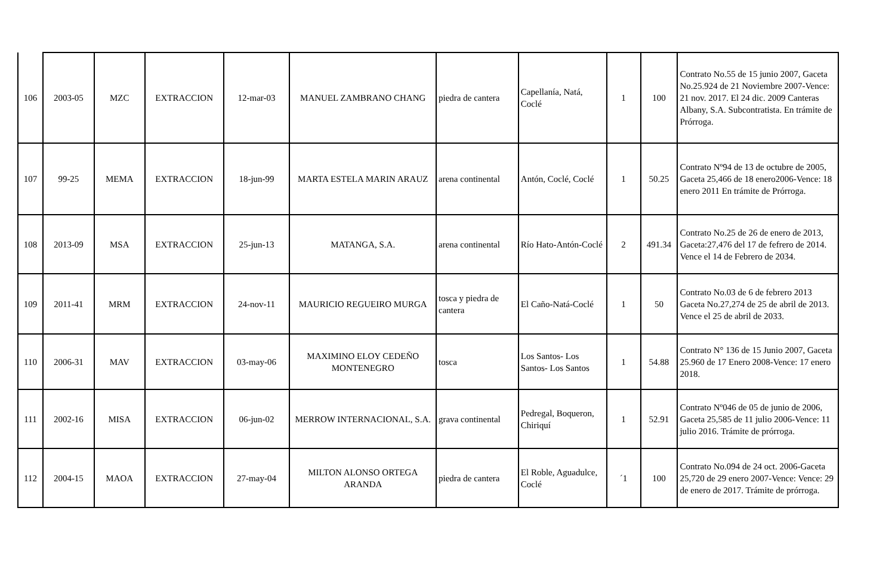| 106 | 2003-05 | MZC | EXTRACCION | 12-mar-03 | MANUEL ZAMBRANO CHANG | piedra de cantera | Capellanía, Natá, Coclé | 1 | 100 | Contrato No.55 de 15 junio 2007, Gaceta No.25.924 de 21 Noviembre 2007-Vence: 21 nov. 2017. El 24 dic. 2009 Canteras Albany, S.A. Subcontratista. En trámite de Prórroga. |
| 107 | 99-25 | MEMA | EXTRACCION | 18-jun-99 | MARTA ESTELA MARIN ARAUZ | arena continental | Antón, Coclé, Coclé | 1 | 50.25 | Contrato Nº94 de 13 de octubre de 2005, Gaceta 25,466 de 18 enero2006-Vence: 18 enero 2011 En trámite de Prórroga. |
| 108 | 2013-09 | MSA | EXTRACCION | 25-jun-13 | MATANGA, S.A. | arena continental | Río Hato-Antón-Coclé | 2 | 491.34 | Contrato No.25 de 26 de enero de 2013, Gaceta:27,476 del 17 de fefrero de 2014. Vence el 14 de Febrero de 2034. |
| 109 | 2011-41 | MRM | EXTRACCION | 24-nov-11 | MAURICIO REGUEIRO MURGA | tosca y piedra de cantera | El Caño-Natá-Coclé | 1 | 50 | Contrato No.03 de 6 de febrero 2013 Gaceta No.27,274 de 25 de abril de 2013. Vence el 25 de abril de 2033. |
| 110 | 2006-31 | MAV | EXTRACCION | 03-may-06 | MAXIMINO ELOY CEDEÑO MONTENEGRO | tosca | Los Santos- Los Santos- Los Santos | 1 | 54.88 | Contrato N° 136 de 15 Junio 2007, Gaceta 25.960 de 17 Enero 2008-Vence: 17 enero 2018. |
| 111 | 2002-16 | MISA | EXTRACCION | 06-jun-02 | MERROW INTERNACIONAL, S.A. | grava continental | Pedregal, Boqueron, Chiriquí | 1 | 52.91 | Contrato Nº046 de 05 de junio de 2006, Gaceta 25,585 de 11 julio 2006-Vence: 11 julio 2016. Trámite de prórroga. |
| 112 | 2004-15 | MAOA | EXTRACCION | 27-may-04 | MILTON ALONSO ORTEGA ARANDA | piedra de cantera | El Roble, Aguadulce, Coclé | ´1 | 100 | Contrato No.094 de 24 oct. 2006-Gaceta 25,720 de 29 enero 2007-Vence: Vence: 29 de enero de 2017. Trámite de prórroga. |